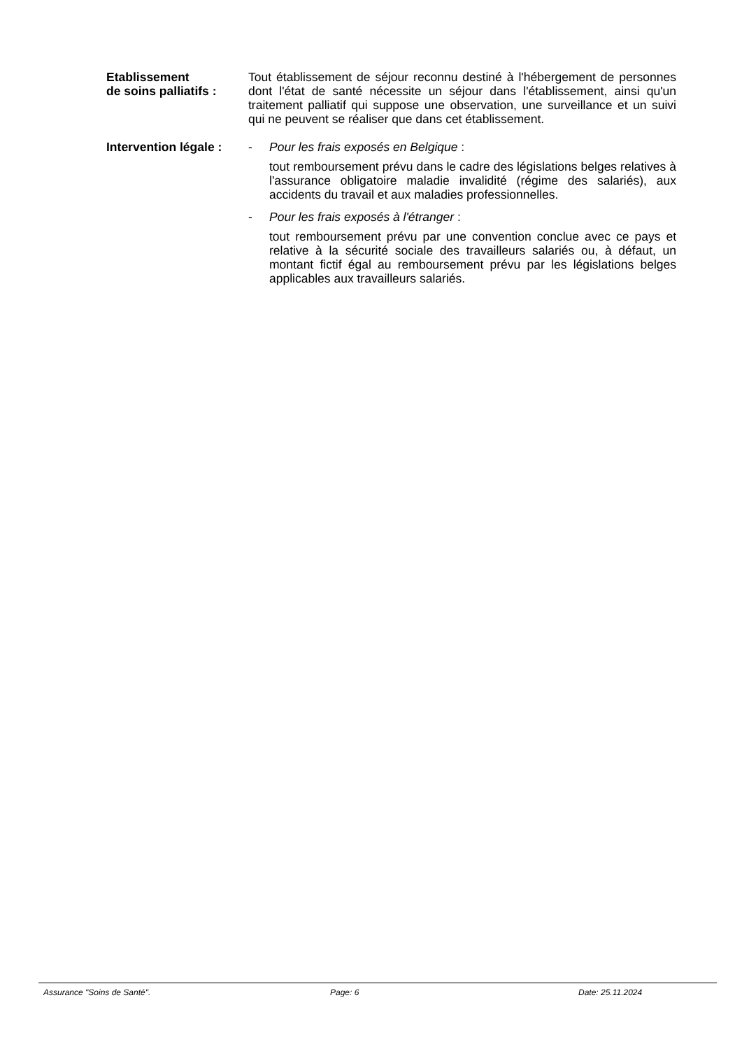Etablissement
de soins palliatifs :
Tout établissement de séjour reconnu destiné à l'hébergement de personnes dont l'état de santé nécessite un séjour dans l'établissement, ainsi qu'un traitement palliatif qui suppose une observation, une surveillance et un suivi qui ne peuvent se réaliser que dans cet établissement.
Intervention légale :
- Pour les frais exposés en Belgique :
tout remboursement prévu dans le cadre des législations belges relatives à l'assurance obligatoire maladie invalidité (régime des salariés), aux accidents du travail et aux maladies professionnelles.
- Pour les frais exposés à l'étranger :
tout remboursement prévu par une convention conclue avec ce pays et relative à la sécurité sociale des travailleurs salariés ou, à défaut, un montant fictif égal au remboursement prévu par les législations belges applicables aux travailleurs salariés.
Assurance "Soins de Santé". Page: 6 Date: 25.11.2024